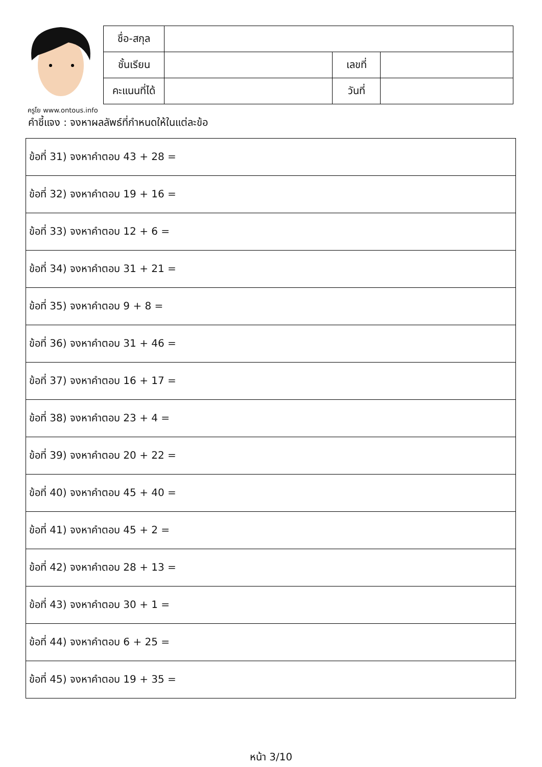ครูโย www.ontous.info
| ชื่อ-สกุล | | | |
| ชั้นเรียน | | เลขที่ | |
| คะแนนที่ได้ | | วันที่ | |
คำชี้แจง : จงหาผลลัพธ์ที่กำหนดให้ในแต่ละข้อ
| ข้อที่ 31) จงหาคำตอบ 43 + 28 = |
| ข้อที่ 32) จงหาคำตอบ 19 + 16 = |
| ข้อที่ 33) จงหาคำตอบ 12 + 6 = |
| ข้อที่ 34) จงหาคำตอบ 31 + 21 = |
| ข้อที่ 35) จงหาคำตอบ 9 + 8 = |
| ข้อที่ 36) จงหาคำตอบ 31 + 46 = |
| ข้อที่ 37) จงหาคำตอบ 16 + 17 = |
| ข้อที่ 38) จงหาคำตอบ 23 + 4 = |
| ข้อที่ 39) จงหาคำตอบ 20 + 22 = |
| ข้อที่ 40) จงหาคำตอบ 45 + 40 = |
| ข้อที่ 41) จงหาคำตอบ 45 + 2 = |
| ข้อที่ 42) จงหาคำตอบ 28 + 13 = |
| ข้อที่ 43) จงหาคำตอบ 30 + 1 = |
| ข้อที่ 44) จงหาคำตอบ 6 + 25 = |
| ข้อที่ 45) จงหาคำตอบ 19 + 35 = |
หน้า 3/10